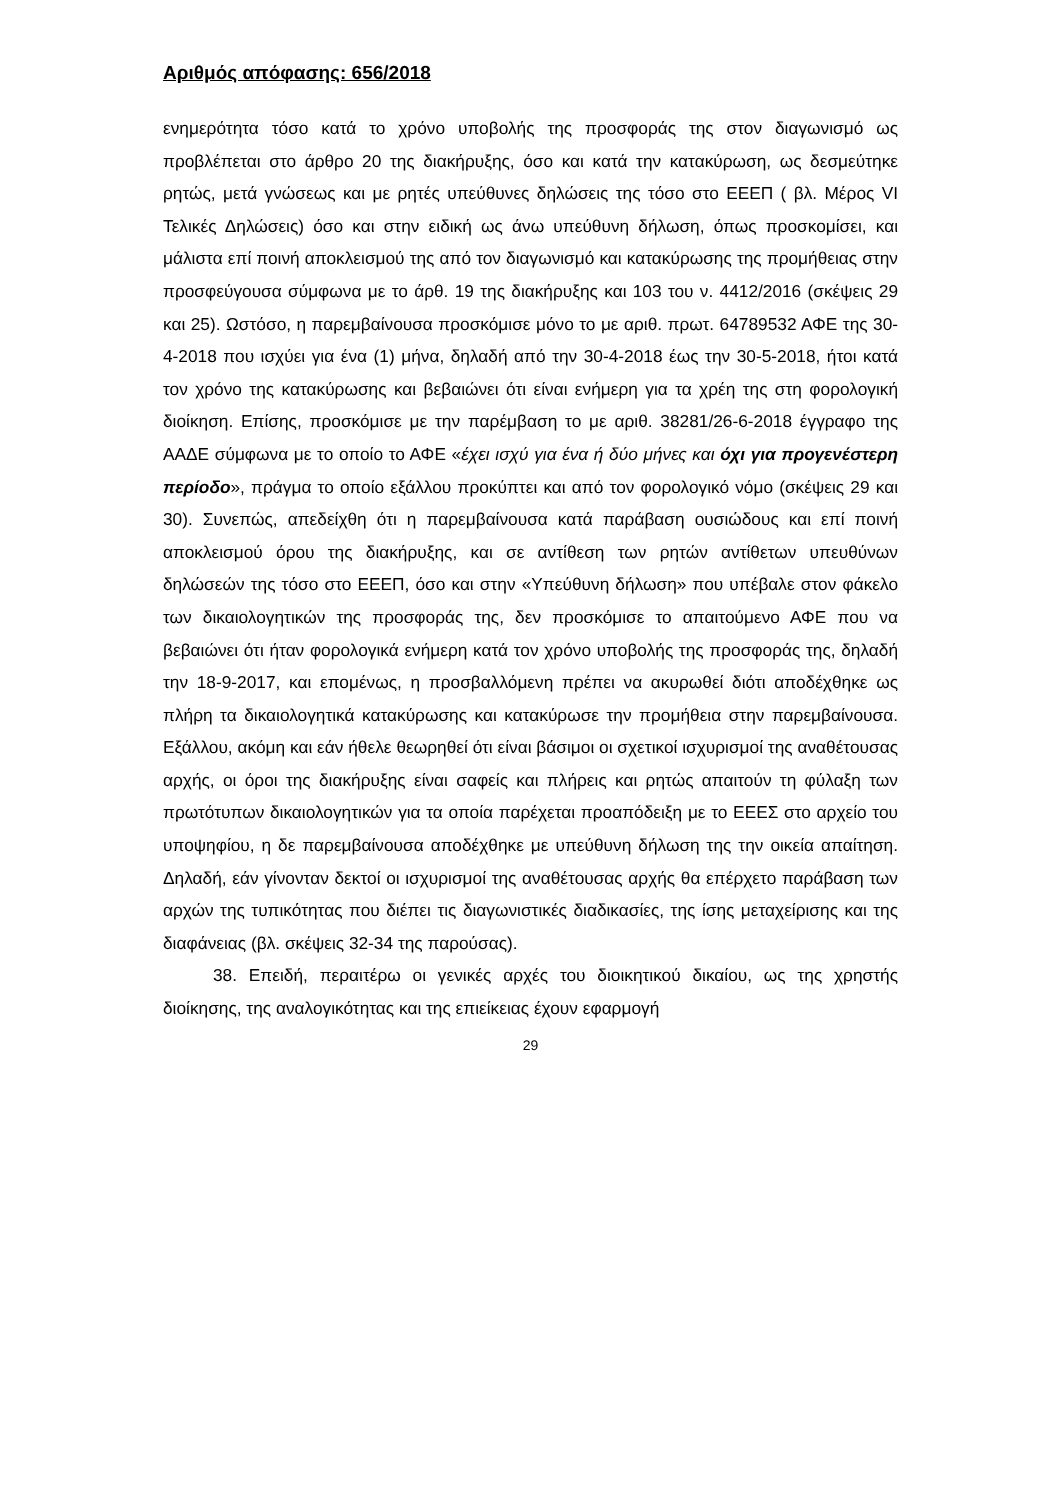Αριθμός απόφασης: 656/2018
ενημερότητα τόσο κατά το χρόνο υποβολής της προσφοράς της στον διαγωνισμό ως προβλέπεται στο άρθρο 20 της διακήρυξης, όσο και κατά την κατακύρωση, ως δεσμεύτηκε ρητώς, μετά γνώσεως και με ρητές υπεύθυνες δηλώσεις της τόσο στο ΕΕΕΠ ( βλ. Μέρος VI Τελικές Δηλώσεις) όσο και στην ειδική ως άνω υπεύθυνη δήλωση, όπως προσκομίσει, και μάλιστα επί ποινή αποκλεισμού της από τον διαγωνισμό και κατακύρωσης της προμήθειας στην προσφεύγουσα σύμφωνα με το άρθ. 19 της διακήρυξης και 103 του ν. 4412/2016 (σκέψεις 29 και 25). Ωστόσο, η παρεμβαίνουσα προσκόμισε μόνο το με αριθ. πρωτ. 64789532 ΑΦΕ της 30-4-2018 που ισχύει για ένα (1) μήνα, δηλαδή από την 30-4-2018 έως την 30-5-2018, ήτοι κατά τον χρόνο της κατακύρωσης και βεβαιώνει ότι είναι ενήμερη για τα χρέη της στη φορολογική διοίκηση. Επίσης, προσκόμισε με την παρέμβαση το με αριθ. 38281/26-6-2018 έγγραφο της ΑΑΔΕ σύμφωνα με το οποίο το ΑΦΕ «έχει ισχύ για ένα ή δύο μήνες και όχι για προγενέστερη περίοδο», πράγμα το οποίο εξάλλου προκύπτει και από τον φορολογικό νόμο (σκέψεις 29 και 30). Συνεπώς, απεδείχθη ότι η παρεμβαίνουσα κατά παράβαση ουσιώδους και επί ποινή αποκλεισμού όρου της διακήρυξης, και σε αντίθεση των ρητών αντίθετων υπευθύνων δηλώσεών της τόσο στο ΕΕΕΠ, όσο και στην «Υπεύθυνη δήλωση» που υπέβαλε στον φάκελο των δικαιολογητικών της προσφοράς της, δεν προσκόμισε το απαιτούμενο ΑΦΕ που να βεβαιώνει ότι ήταν φορολογικά ενήμερη κατά τον χρόνο υποβολής της προσφοράς της, δηλαδή την 18-9-2017, και επομένως, η προσβαλλόμενη πρέπει να ακυρωθεί διότι αποδέχθηκε ως πλήρη τα δικαιολογητικά κατακύρωσης και κατακύρωσε την προμήθεια στην παρεμβαίνουσα. Εξάλλου, ακόμη και εάν ήθελε θεωρηθεί ότι είναι βάσιμοι οι σχετικοί ισχυρισμοί της αναθέτουσας αρχής, οι όροι της διακήρυξης είναι σαφείς και πλήρεις και ρητώς απαιτούν τη φύλαξη των πρωτότυπων δικαιολογητικών για τα οποία παρέχεται προαπόδειξη με το ΕΕΕΣ στο αρχείο του υποψηφίου, η δε παρεμβαίνουσα αποδέχθηκε με υπεύθυνη δήλωση της την οικεία απαίτηση. Δηλαδή, εάν γίνονταν δεκτοί οι ισχυρισμοί της αναθέτουσας αρχής θα επέρχετο παράβαση των αρχών της τυπικότητας που διέπει τις διαγωνιστικές διαδικασίες, της ίσης μεταχείρισης και της διαφάνειας (βλ. σκέψεις 32-34 της παρούσας).
38. Επειδή, περαιτέρω οι γενικές αρχές του διοικητικού δικαίου, ως της χρηστής διοίκησης, της αναλογικότητας και της επιείκειας έχουν εφαρμογή
29